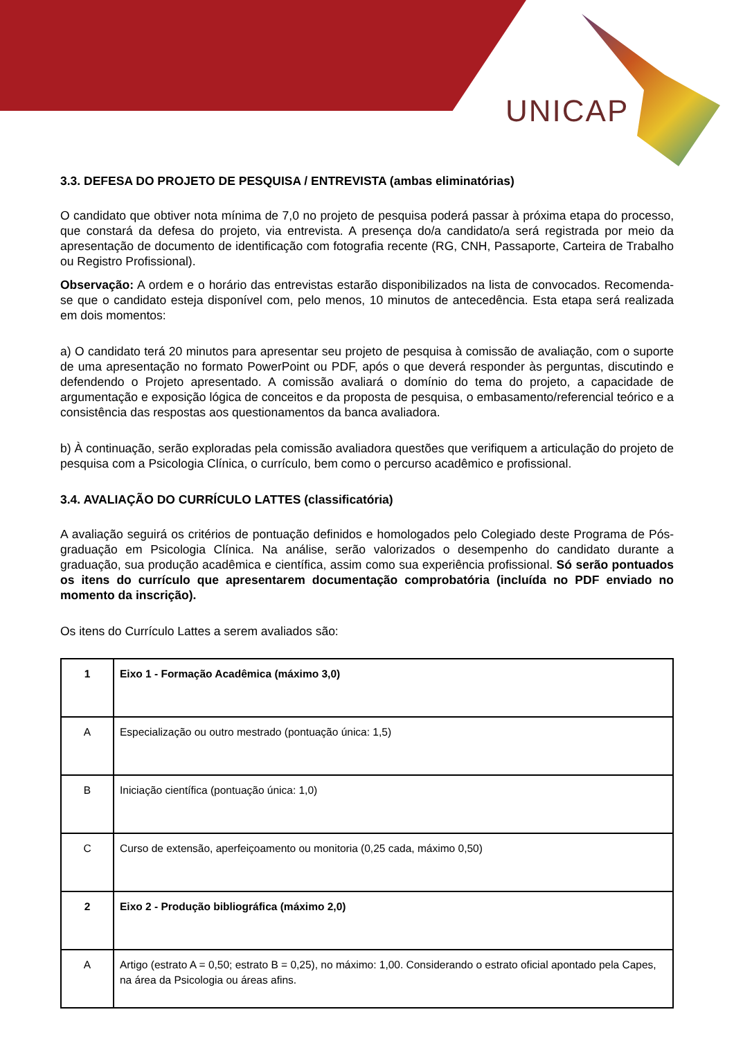UNICAP
3.3. DEFESA DO PROJETO DE PESQUISA / ENTREVISTA (ambas eliminatórias)
O candidato que obtiver nota mínima de 7,0 no projeto de pesquisa poderá passar à próxima etapa do processo, que constará da defesa do projeto, via entrevista. A presença do/a candidato/a será registrada por meio da apresentação de documento de identificação com fotografia recente (RG, CNH, Passaporte, Carteira de Trabalho ou Registro Profissional).
Observação: A ordem e o horário das entrevistas estarão disponibilizados na lista de convocados. Recomenda-se que o candidato esteja disponível com, pelo menos, 10 minutos de antecedência. Esta etapa será realizada em dois momentos:
a) O candidato terá 20 minutos para apresentar seu projeto de pesquisa à comissão de avaliação, com o suporte de uma apresentação no formato PowerPoint ou PDF, após o que deverá responder às perguntas, discutindo e defendendo o Projeto apresentado. A comissão avaliará o domínio do tema do projeto, a capacidade de argumentação e exposição lógica de conceitos e da proposta de pesquisa, o embasamento/referencial teórico e a consistência das respostas aos questionamentos da banca avaliadora.
b) À continuação, serão exploradas pela comissão avaliadora questões que verifiquem a articulação do projeto de pesquisa com a Psicologia Clínica, o currículo, bem como o percurso acadêmico e profissional.
3.4. AVALIAÇÃO DO CURRÍCULO LATTES (classificatória)
A avaliação seguirá os critérios de pontuação definidos e homologados pelo Colegiado deste Programa de Pós-graduação em Psicologia Clínica. Na análise, serão valorizados o desempenho do candidato durante a graduação, sua produção acadêmica e científica, assim como sua experiência profissional. Só serão pontuados os itens do currículo que apresentarem documentação comprobatória (incluída no PDF enviado no momento da inscrição).
Os itens do Currículo Lattes a serem avaliados são:
| 1 | Eixo 1 - Formação Acadêmica (máximo 3,0) |
| A | Especialização ou outro mestrado (pontuação única: 1,5) |
| B | Iniciação científica (pontuação única: 1,0) |
| C | Curso de extensão, aperfeiçoamento ou monitoria (0,25 cada, máximo 0,50) |
| 2 | Eixo 2 - Produção bibliográfica (máximo 2,0) |
| A | Artigo (estrato A = 0,50; estrato B = 0,25), no máximo: 1,00. Considerando o estrato oficial apontado pela Capes, na área da Psicologia ou áreas afins. |